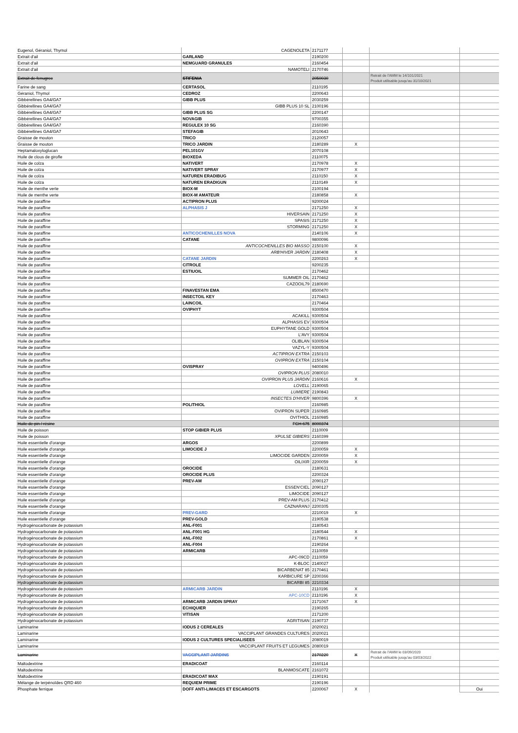| Eugenol, Géraniol, Thymol | CAGENOLETA | 2171177 | | | |
| Extrait d'ail | GARLAND | 2190200 | | | |
| Extrait d'ail | NEMGUARD GRANULES | 2160454 | | | |
| Extrait d'ail | NAMOTELI | 2170746 | | | |
| Extrait de fenugrec | STIFENIA | 2050030 | | Retrait de l'AMM le 14/101/2021 Produit utilisable jusqu'au 31/10/2021 | |
| Farine de sang | CERTASOL | 2110195 | | | |
| Géraniol, Thymol | CEDROZ | 2200643 | | | |
| Gibbérellines GA4/GA7 | GIBB PLUS | 2030259 | | | |
| Gibbérellines GA4/GA7 | GIBB PLUS 10 SL | 2100196 | | | |
| Gibbérellines GA4/GA7 | GIBB PLUS SG | 2200147 | | | |
| Gibbérellines GA4/GA7 | NOVAGIB | 9700355 | | | |
| Gibbérellines GA4/GA7 | REGULEX 10 SG | 2160390 | | | |
| Gibbérellines GA4/GA7 | STEFAGIB | 2010643 | | | |
| Graisse de mouton | TRICO | 2120057 | | | |
| Graisse de mouton | TRICO JARDIN | 2180289 | X | | |
| Heptamaloxyloglucan | PEL101GV | 2070108 | | | |
| Huile de clous de girofle | BIOXEDA | 2110075 | | | |
| Huile de colza | NATIVERT | 2170978 | X | | |
| Huile de colza | NATIVERT SPRAY | 2170977 | X | | |
| Huile de colza | NATUREN ERADIBUG | 2110150 | X | | |
| Huile de colza | NATUREN ERADIGUN | 2110149 | X | | |
| Huile de menthe verte | BIOX-M | 2100194 | | | |
| Huile de menthe verte | BIOX-M AMATEUR | 2180858 | X | | |
| Huile de paraffine | ACTIPRON PLUS | 9200024 | | | |
| Huile de paraffine | ALPHASIS J | 2171250 | X | | |
| Huile de paraffine | HIVERSAIN | 2171250 | X | | |
| Huile de paraffine | SPASIS | 2171250 | X | | |
| Huile de paraffine | STORMING | 2171250 | X | | |
| Huile de paraffine | ANTICOCHENILLES NOVA | 2140106 | X | | |
| Huile de paraffine | CATANE | 9800096 | | | |
| Huile de paraffine | ANTICOCHENILLES BIO MASSO | 2150100 | X | | |
| Huile de paraffine | ARB'HIVER JARDIN | 2180408 | X | | |
| Huile de paraffine | CATANE JARDIN | 2200263 | X | | |
| Huile de paraffine | CITROLE | 9200235 | | | |
| Huile de paraffine | ESTIUOIL | 2170462 | | | |
| Huile de paraffine | SUMMER OIL | 2170462 | | | |
| Huile de paraffine | CAZOOIL79 | 2180690 | | | |
| Huile de paraffine | FINAVESTAN EMA | 8500470 | | | |
| Huile de paraffine | INSECTOIL KEY | 2170463 | | | |
| Huile de paraffine | LAINCOIL | 2170464 | | | |
| Huile de paraffine | OVIPHYT | 9300504 | | | |
| Huile de paraffine | ACAKILL | 9300504 | | | |
| Huile de paraffine | ALPHASIS EV | 9300504 | | | |
| Huile de paraffine | EUPHYTANE GOLD | 9300504 | | | |
| Huile de paraffine | L'AVY | 9300504 | | | |
| Huile de paraffine | OLIBLAN | 9300504 | | | |
| Huile de paraffine | VAZYL-Y | 9300504 | | | |
| Huile de paraffine | ACTIPRON EXTRA | 2150103 | | | |
| Huile de paraffine | OVIPRON EXTRA | 2150104 | | | |
| Huile de paraffine | OVISPRAY | 9400496 | | | |
| Huile de paraffine | OVIPRON PLUS | 2080010 | | | |
| Huile de paraffine | OVIPRON PLUS JARDIN | 2160616 | X | | |
| Huile de paraffine | LOVELL | 2190065 | | | |
| Huile de paraffine | LUMIERE | 2190843 | | | |
| Huile de paraffine | INSECTES D'HIVER | 9800396 | X | | |
| Huile de paraffine | POLITHIOL | 2160985 | | | |
| Huile de paraffine | OVIPRON SUPER | 2160985 | | | |
| Huile de paraffine | OVITHIOL | 2160985 | | | |
| Huile de pin / résine | FCH 675 | 8000374 | | | |
| Huile de poisson | STOP GIBIER PLUS | 2110009 | | | |
| Huile de poisson | XPULSE GIBIERS | 2160399 | | | |
| Huile essentielle d'orange | ARGOS | 2200899 | | | |
| Huile essentielle d'orange | LIMOCIDE J | 2200059 | X | | |
| Huile essentielle d'orange | LIMOCIDE GARDEN | 2200059 | X | | |
| Huile essentielle d'orange | OILIXIR | 2200059 | X | | |
| Huile essentielle d'orange | OROCIDE | 2180631 | | | |
| Huile essentielle d'orange | OROCIDE PLUS | 2200324 | | | |
| Huile essentielle d'orange | PREV-AM | 2090127 | | | |
| Huile essentielle d'orange | ESSEN'CIEL | 2090127 | | | |
| Huile essentielle d'orange | LIMOCIDE | 2090127 | | | |
| Huile essentielle d'orange | PREV-AM PLUS | 2170412 | | | |
| Huile essentielle d'orange | CAZNARANJ | 2200305 | | | |
| Huile essentielle d'orange | PREV-GARD | 2210019 | X | | |
| Huile essentielle d'orange | PREV-GOLD | 2190538 | | | |
| Hydrogénocarbonate de potassium | ANL-F001 | 2180543 | | | |
| Hydrogénocarbonate de potassium | ANL-F001 HG | 2180544 | X | | |
| Hydrogénocarbonate de potassium | ANL-F002 | 2170861 | X | | |
| Hydrogénocarbonate de potassium | ANL-F004 | 2190264 | | | |
| Hydrogénocarbonate de potassium | ARMICARB | 2110059 | | | |
| Hydrogénocarbonate de potassium | APC-09CD | 2110059 | | | |
| Hydrogénocarbonate de potassium | K-BLOC | 2140027 | | | |
| Hydrogénocarbonate de potassium | BICARBENAT 85 | 2170461 | | | |
| Hydrogénocarbonate de potassium | KARBICURE SP | 2200366 | | | |
| Hydrogénocarbonate de potassium | BICARBI 85 | 2210334 | | | |
| Hydrogénocarbonate de potassium | ARMICARB JARDIN | 2110196 | X | | |
| Hydrogénocarbonate de potassium | APC-10CD | 2110196 | X | | |
| Hydrogénocarbonate de potassium | ARMICARB JARDIN SPRAY | 2171067 | X | | |
| Hydrogénocarbonate de potassium | ECHIQUIER | 2190265 | | | |
| Hydrogénocarbonate de potassium | VITISAN | 2171200 | | | |
| Hydrogénocarbonate de potassium | AGRITISAN | 2190737 | | | |
| Laminarine | IODUS 2 CEREALES | 2020021 | | | |
| Laminarine | VACCIPLANT GRANDES CULTURES | 2020021 | | | |
| Laminarine | IODUS 2 CULTURES SPECIALISEES | 2080019 | | | |
| Laminarine | VACCIPLANT FRUITS ET LEGUMES | 2080019 | | | |
| Laminarine | VACCIPLANT JARDINS | 2170220 | X | Retrait de l'AMM le 03/09/2020 Produit utilisable jusqu'au 03/03/2022 | |
| Maltodextrine | ERADICOAT | 2160114 | | | |
| Maltodextrine | BLANMOSCATE | 2161072 | | | |
| Maltodextrine | ERADICOAT MAX | 2190191 | | | |
| Mélange de terpénoïdes QRD 460 | REQUIEM PRIME | 2190196 | | | |
| Phosphate ferrique | DOFF ANTI-LIMACES ET ESCARGOTS | 2200067 | X | | Oui |